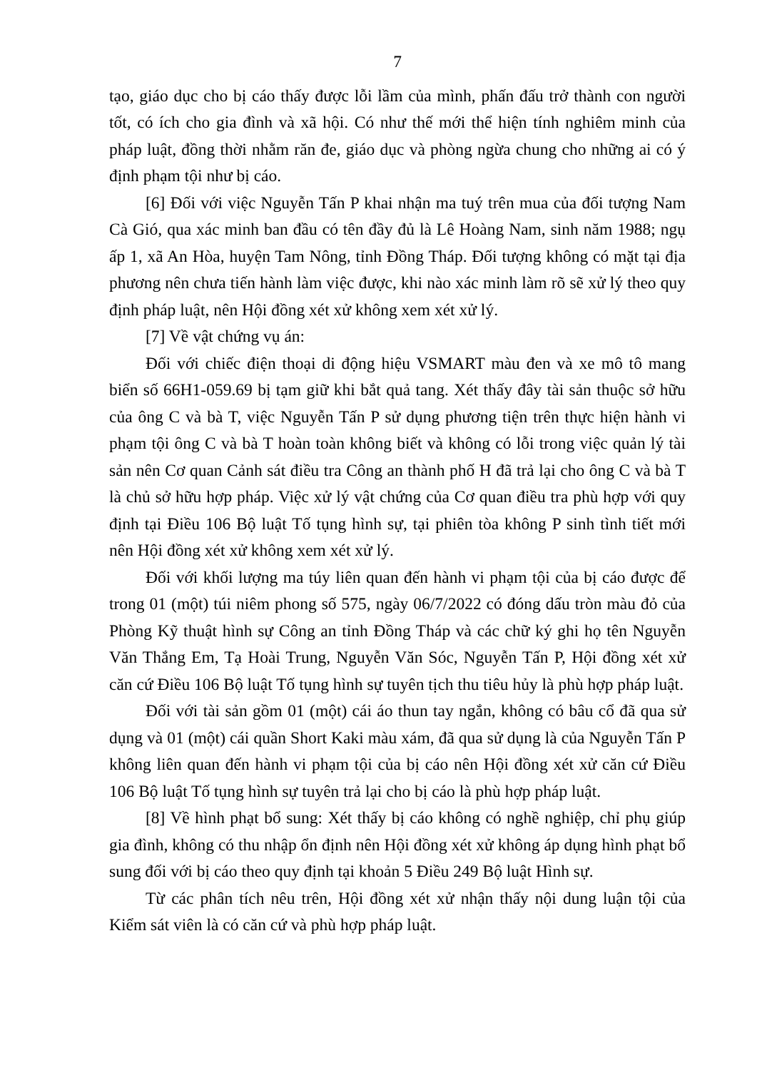7
tạo, giáo dục cho bị cáo thấy được lỗi lầm của mình, phấn đấu trở thành con người tốt, có ích cho gia đình và xã hội. Có như thế mới thể hiện tính nghiêm minh của pháp luật, đồng thời nhằm răn đe, giáo dục và phòng ngừa chung cho những ai có ý định phạm tội như bị cáo.
[6] Đối với việc Nguyễn Tấn P khai nhận ma tuý trên mua của đối tượng Nam Cà Gió, qua xác minh ban đầu có tên đầy đủ là Lê Hoàng Nam, sinh năm 1988; ngụ ấp 1, xã An Hòa, huyện Tam Nông, tỉnh Đồng Tháp. Đối tượng không có mặt tại địa phương nên chưa tiến hành làm việc được, khi nào xác minh làm rõ sẽ xử lý theo quy định pháp luật, nên Hội đồng xét xử không xem xét xử lý.
[7] Về vật chứng vụ án:
Đối với chiếc điện thoại di động hiệu VSMART màu đen và xe mô tô mang biển số 66H1-059.69 bị tạm giữ khi bắt quả tang. Xét thấy đây tài sản thuộc sở hữu của ông C và bà T, việc Nguyễn Tấn P sử dụng phương tiện trên thực hiện hành vi phạm tội ông C và bà T hoàn toàn không biết và không có lỗi trong việc quản lý tài sản nên Cơ quan Cảnh sát điều tra Công an thành phố H đã trả lại cho ông C và bà T là chủ sở hữu hợp pháp. Việc xử lý vật chứng của Cơ quan điều tra phù hợp với quy định tại Điều 106 Bộ luật Tố tụng hình sự, tại phiên tòa không P sinh tình tiết mới nên Hội đồng xét xử không xem xét xử lý.
Đối với khối lượng ma túy liên quan đến hành vi phạm tội của bị cáo được để trong 01 (một) túi niêm phong số 575, ngày 06/7/2022 có đóng dấu tròn màu đỏ của Phòng Kỹ thuật hình sự Công an tỉnh Đồng Tháp và các chữ ký ghi họ tên Nguyễn Văn Thắng Em, Tạ Hoài Trung, Nguyễn Văn Sóc, Nguyễn Tấn P, Hội đồng xét xử căn cứ Điều 106 Bộ luật Tố tụng hình sự tuyên tịch thu tiêu hủy là phù hợp pháp luật.
Đối với tài sản gồm 01 (một) cái áo thun tay ngắn, không có bâu cổ đã qua sử dụng và 01 (một) cái quần Short Kaki màu xám, đã qua sử dụng là của Nguyễn Tấn P không liên quan đến hành vi phạm tội của bị cáo nên Hội đồng xét xử căn cứ Điều 106 Bộ luật Tố tụng hình sự tuyên trả lại cho bị cáo là phù hợp pháp luật.
[8] Về hình phạt bổ sung: Xét thấy bị cáo không có nghề nghiệp, chỉ phụ giúp gia đình, không có thu nhập ổn định nên Hội đồng xét xử không áp dụng hình phạt bổ sung đối với bị cáo theo quy định tại khoản 5 Điều 249 Bộ luật Hình sự.
Từ các phân tích nêu trên, Hội đồng xét xử nhận thấy nội dung luận tội của Kiểm sát viên là có căn cứ và phù hợp pháp luật.